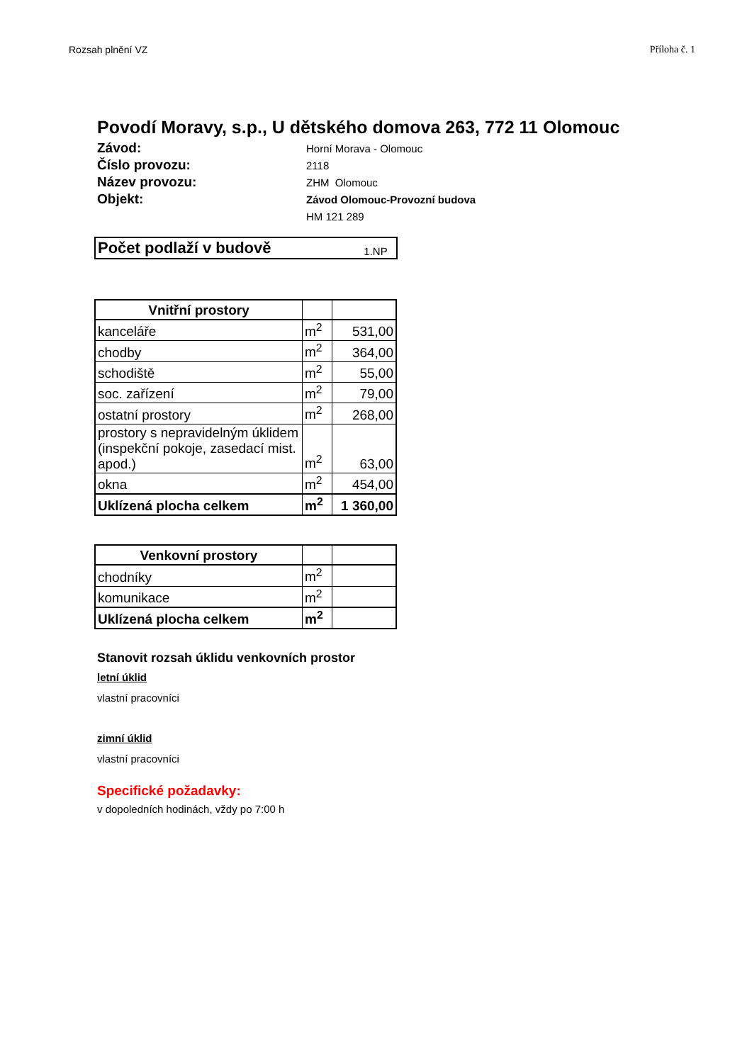Rozsah plnění VZ Příloha č. 1
Povodí Moravy, s.p., U dětského domova 263, 772 11 Olomouc
Závod:
Horní Morava - Olomouc
Číslo provozu:
2118
Název provozu:
ZHM Olomouc
Objekt:
Závod Olomouc-Provozní budova
HM 121 289
| Počet podlaží v budově | 1.NP |
| Vnitřní prostory | | |
| kanceláře | m<sup>2</sup> | 531,00 |
| chodby | m<sup>2</sup> | 364,00 |
| schodiště | m<sup>2</sup> | 55,00 |
| soc. zařízení | m<sup>2</sup> | 79,00 |
| ostatní prostory | m<sup>2</sup> | 268,00 |
| prostory s nepravidelným úklidem (inspekční pokoje, zasedací mist. apod.) | m<sup>2</sup> | 63,00 |
| okna | m<sup>2</sup> | 454,00 |
| Uklízená plocha celkem | m<sup>2</sup> | 1 360,00 |
| Venkovní prostory | | |
| chodníky | m<sup>2</sup> | |
| komunikace | m<sup>2</sup> | |
| Uklízená plocha celkem | m<sup>2</sup> | |
Stanovit rozsah úklidu venkovních prostor
letní úklid
vlastní pracovníci
zimní úklid
vlastní pracovníci
Specifické požadavky:
v dopoledních hodinách, vždy po 7:00 h